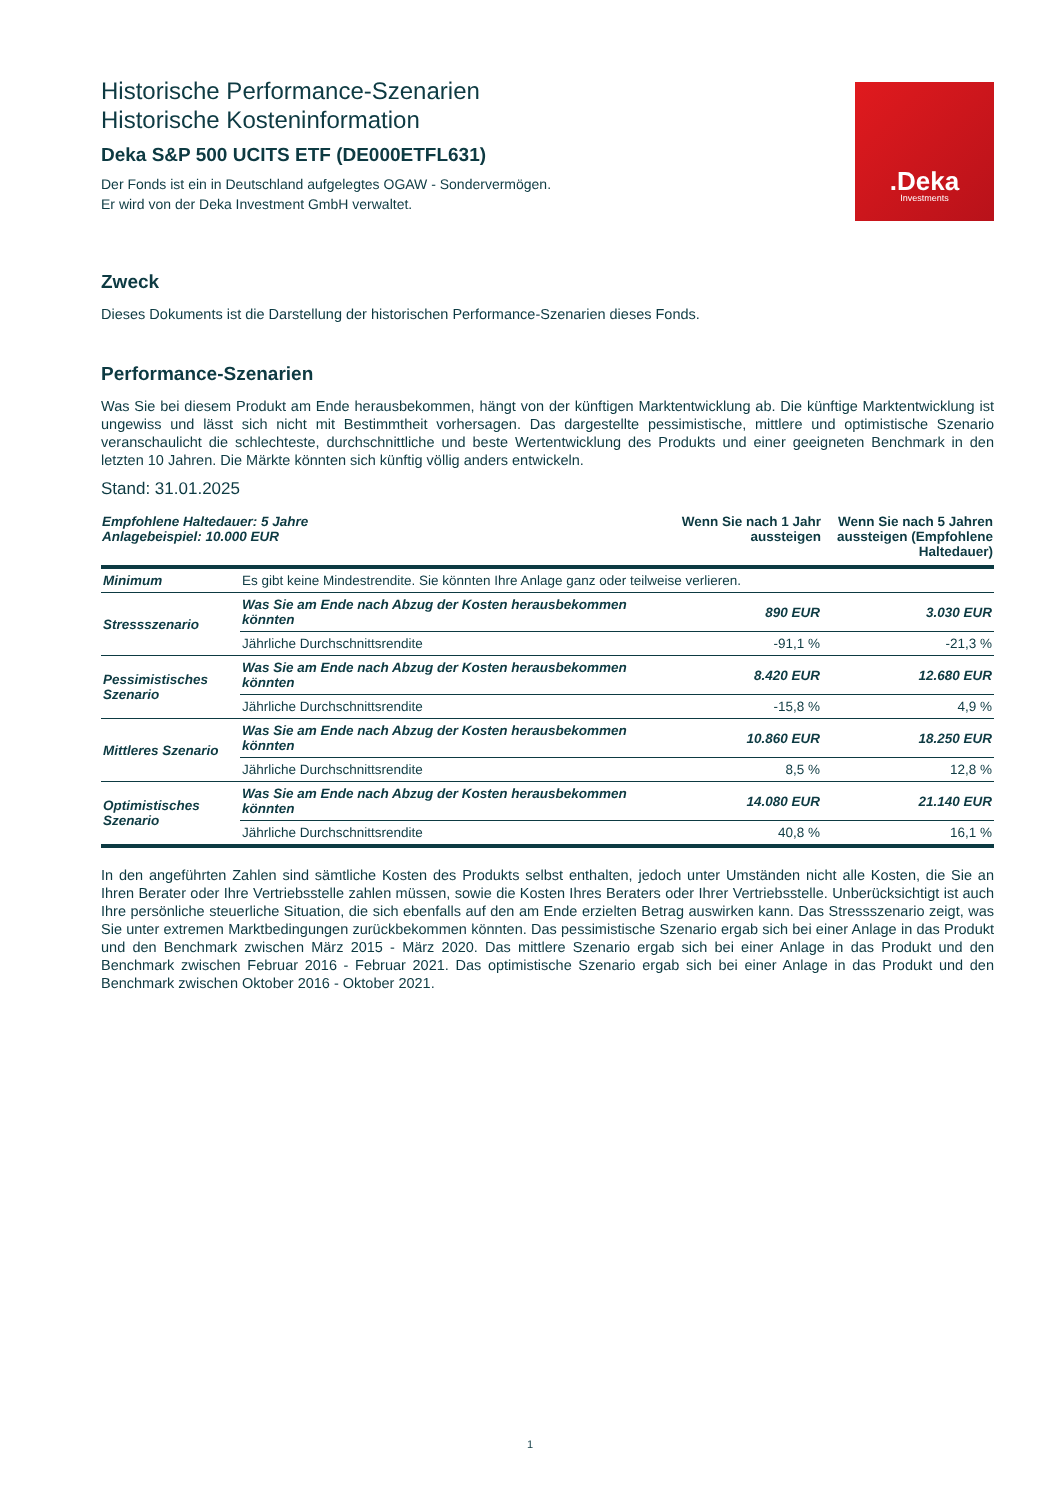Historische Performance-Szenarien
Historische Kosteninformation
Deka S&P 500 UCITS ETF (DE000ETFL631)
Der Fonds ist ein in Deutschland aufgelegtes OGAW - Sondervermögen.
Er wird von der Deka Investment GmbH verwaltet.
.Deka
Investments
Zweck
Dieses Dokuments ist die Darstellung der historischen Performance-Szenarien dieses Fonds.
Performance-Szenarien
Was Sie bei diesem Produkt am Ende herausbekommen, hängt von der künftigen Marktentwicklung ab. Die künftige Marktentwicklung ist ungewiss und lässt sich nicht mit Bestimmtheit vorhersagen. Das dargestellte pessimistische, mittlere und optimistische Szenario veranschaulicht die schlechteste, durchschnittliche und beste Wertentwicklung des Produkts und einer geeigneten Benchmark in den letzten 10 Jahren. Die Märkte könnten sich künftig völlig anders entwickeln.
Stand: 31.01.2025
| Empfohlene Haltedauer: 5 Jahre Anlagebeispiel: 10.000 EUR | | Wenn Sie nach 1 Jahr aussteigen | Wenn Sie nach 5 Jahren aussteigen (Empfohlene Haltedauer) |
| --- | --- | --- | --- |
| Minimum | Es gibt keine Mindestrendite. Sie könnten Ihre Anlage ganz oder teilweise verlieren. | | |
| Stressszenario | Was Sie am Ende nach Abzug der Kosten herausbekommen könnten | 890 EUR | 3.030 EUR |
| | Jährliche Durchschnittsrendite | -91,1 % | -21,3 % |
| Pessimistisches Szenario | Was Sie am Ende nach Abzug der Kosten herausbekommen könnten | 8.420 EUR | 12.680 EUR |
| | Jährliche Durchschnittsrendite | -15,8 % | 4,9 % |
| Mittleres Szenario | Was Sie am Ende nach Abzug der Kosten herausbekommen könnten | 10.860 EUR | 18.250 EUR |
| | Jährliche Durchschnittsrendite | 8,5 % | 12,8 % |
| Optimistisches Szenario | Was Sie am Ende nach Abzug der Kosten herausbekommen könnten | 14.080 EUR | 21.140 EUR |
| | Jährliche Durchschnittsrendite | 40,8 % | 16,1 % |
In den angeführten Zahlen sind sämtliche Kosten des Produkts selbst enthalten, jedoch unter Umständen nicht alle Kosten, die Sie an Ihren Berater oder Ihre Vertriebsstelle zahlen müssen, sowie die Kosten Ihres Beraters oder Ihrer Vertriebsstelle. Unberücksichtigt ist auch Ihre persönliche steuerliche Situation, die sich ebenfalls auf den am Ende erzielten Betrag auswirken kann. Das Stressszenario zeigt, was Sie unter extremen Marktbedingungen zurückbekommen könnten. Das pessimistische Szenario ergab sich bei einer Anlage in das Produkt und den Benchmark zwischen März 2015 - März 2020. Das mittlere Szenario ergab sich bei einer Anlage in das Produkt und den Benchmark zwischen Februar 2016 - Februar 2021. Das optimistische Szenario ergab sich bei einer Anlage in das Produkt und den Benchmark zwischen Oktober 2016 - Oktober 2021.
1